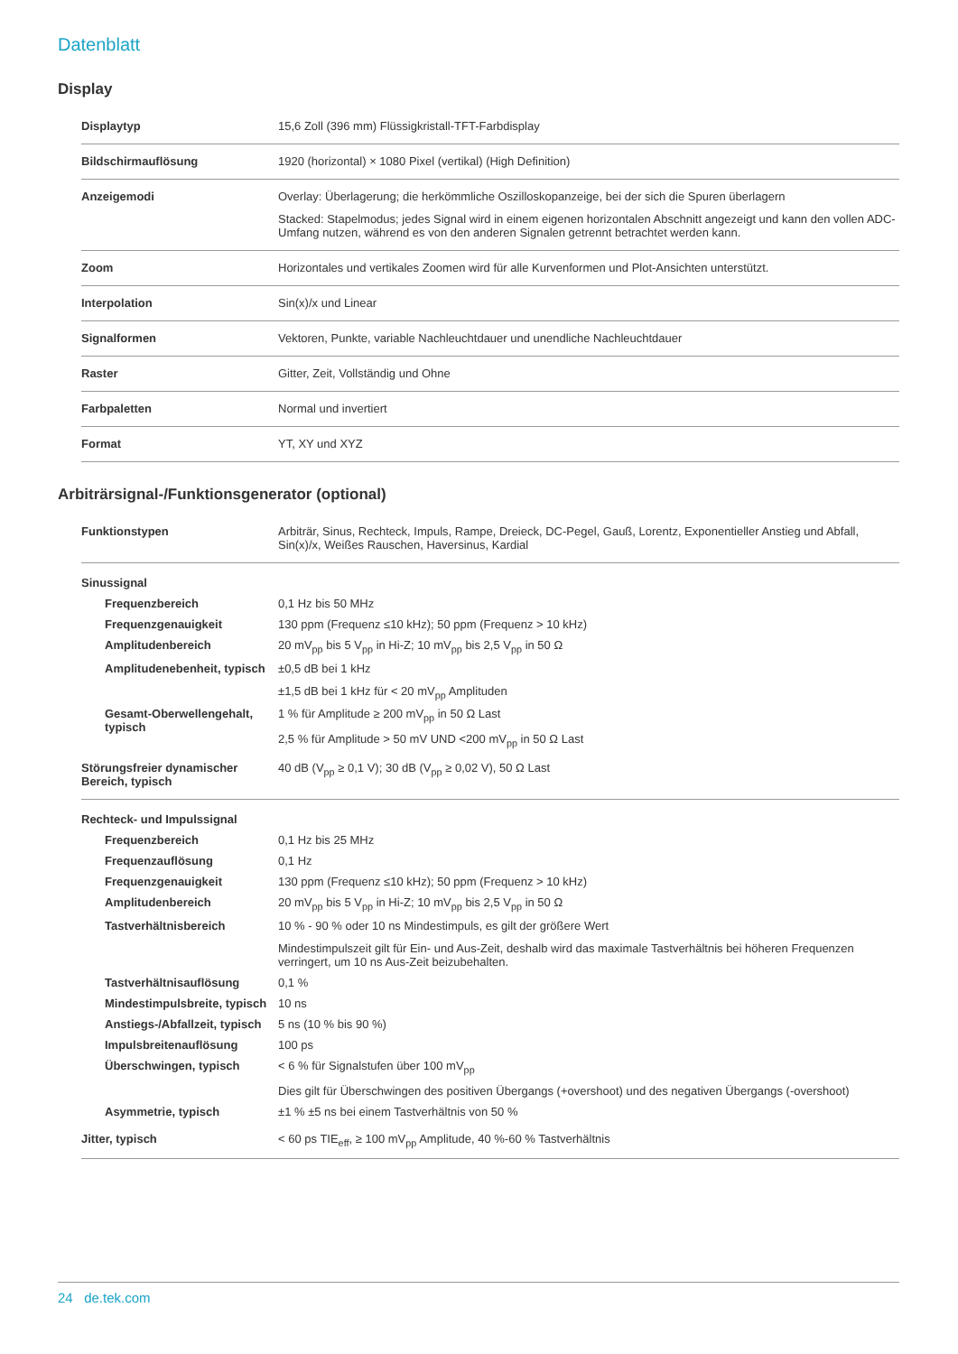Datenblatt
Display
| Displaytyp | 15,6 Zoll (396 mm) Flüssigkristall-TFT-Farbdisplay |
| Bildschirmauflösung | 1920 (horizontal) × 1080 Pixel (vertikal) (High Definition) |
| Anzeigemodi | Overlay: Überlagerung; die herkömmliche Oszilloskopanzeige, bei der sich die Spuren überlagern Stacked: Stapelmodus; jedes Signal wird in einem eigenen horizontalen Abschnitt angezeigt und kann den vollen ADC-Umfang nutzen, während es von den anderen Signalen getrennt betrachtet werden kann. |
| Zoom | Horizontales und vertikales Zoomen wird für alle Kurvenformen und Plot-Ansichten unterstützt. |
| Interpolation | Sin(x)/x und Linear |
| Signalformen | Vektoren, Punkte, variable Nachleuchtdauer und unendliche Nachleuchtdauer |
| Raster | Gitter, Zeit, Vollständig und Ohne |
| Farbpaletten | Normal und invertiert |
| Format | YT, XY und XYZ |
Arbiträrsignal-/Funktionsgenerator (optional)
| Funktionstypen | Arbiträr, Sinus, Rechteck, Impuls, Rampe, Dreieck, DC-Pegel, Gauß, Lorentz, Exponentieller Anstieg und Abfall, Sin(x)/x, Weißes Rauschen, Haversinus, Kardial |
| Sinussignal | |
| Frequenzbereich | 0,1 Hz bis 50 MHz |
| Frequenzgenauigkeit | 130 ppm (Frequenz ≤10 kHz); 50 ppm (Frequenz > 10 kHz) |
| Amplitudenbereich | 20 mV<sub>pp</sub> bis 5 V<sub>pp</sub> in Hi-Z; 10 mV<sub>pp</sub> bis 2,5 V<sub>pp</sub> in 50 Ω |
| Amplitudenebenheit, typisch | ±0,5 dB bei 1 kHz ±1,5 dB bei 1 kHz für < 20 mV<sub>pp</sub> Amplituden |
| Gesamt-Oberwellengehalt, typisch | 1 % für Amplitude ≥ 200 mV<sub>pp</sub> in 50 Ω Last 2,5 % für Amplitude > 50 mV UND <200 mV<sub>pp</sub> in 50 Ω Last |
| Störungsfreier dynamischer Bereich, typisch | 40 dB (V<sub>pp</sub> ≥ 0,1 V); 30 dB (V<sub>pp</sub> ≥ 0,02 V), 50 Ω Last |
| Rechteck- und Impulssignal | |
| Frequenzbereich | 0,1 Hz bis 25 MHz |
| Frequenzauflösung | 0,1 Hz |
| Frequenzgenauigkeit | 130 ppm (Frequenz ≤10 kHz); 50 ppm (Frequenz > 10 kHz) |
| Amplitudenbereich | 20 mV<sub>pp</sub> bis 5 V<sub>pp</sub> in Hi-Z; 10 mV<sub>pp</sub> bis 2,5 V<sub>pp</sub> in 50 Ω |
| Tastverhältnisbereich | 10 % - 90 % oder 10 ns Mindestimpuls, es gilt der größere Wert Mindestimpulszeit gilt für Ein- und Aus-Zeit, deshalb wird das maximale Tastverhältnis bei höheren Frequenzen verringert, um 10 ns Aus-Zeit beizubehalten. |
| Tastverhältnisauflösung | 0,1 % |
| Mindestimpulsbreite, typisch | 10 ns |
| Anstiegs-/Abfallzeit, typisch | 5 ns (10 % bis 90 %) |
| Impulsbreitenauflösung | 100 ps |
| Überschwingen, typisch | < 6 % für Signalstufen über 100 mV<sub>pp</sub> Dies gilt für Überschwingen des positiven Übergangs (+overshoot) und des negativen Übergangs (-overshoot) |
| Asymmetrie, typisch | ±1 % ±5 ns bei einem Tastverhältnis von 50 % |
| Jitter, typisch | < 60 ps TIE<sub>eff</sub>, ≥ 100 mV<sub>pp</sub> Amplitude, 40 %-60 % Tastverhältnis |
24 de.tek.com